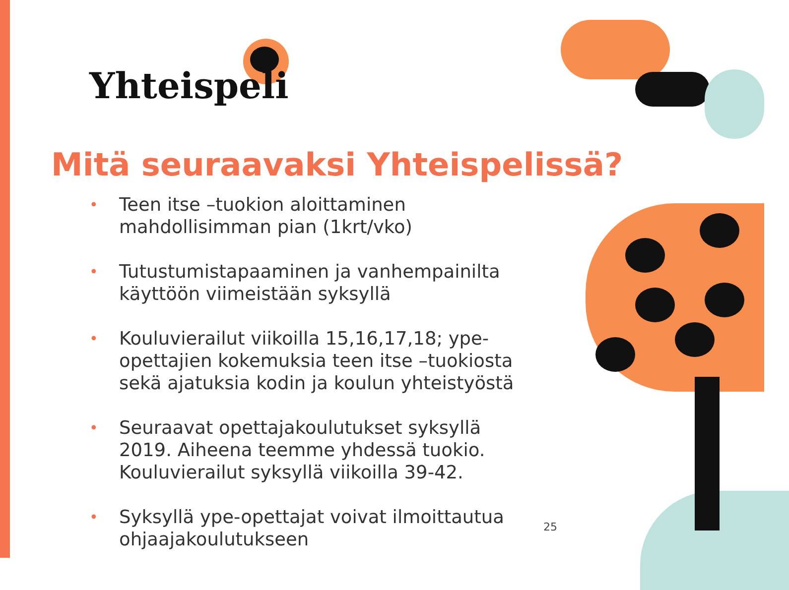Yhteispeli
Mitä seuraavaksi Yhteispelissä?
• Teen itse –tuokion aloittaminen mahdollisimman pian (1krt/vko)
• Tutustumistapaaminen ja vanhempainilta käyttöön viimeistään syksyllä
• Kouluvierailut viikoilla 15,16,17,18; ype-opettajien kokemuksia teen itse –tuokiosta sekä ajatuksia kodin ja koulun yhteistyöstä
• Seuraavat opettajakoulutukset syksyllä 2019. Aiheena teemme yhdessä tuokio. Kouluvierailut syksyllä viikoilla 39-42.
• Syksyllä ype-opettajat voivat ilmoittautua ohjaajakoulutukseen
25